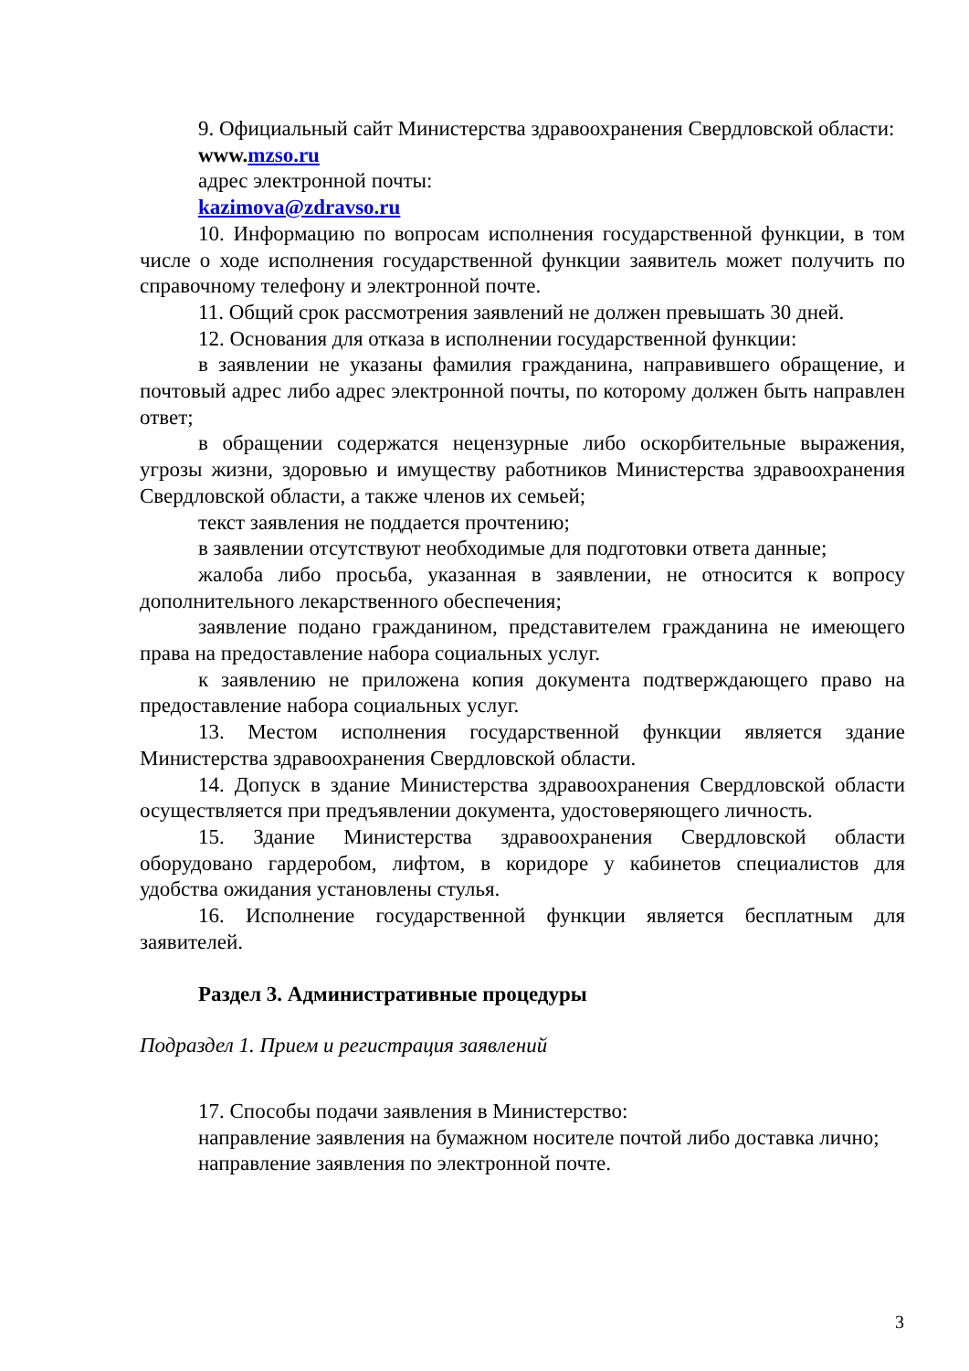9. Официальный сайт Министерства здравоохранения Свердловской области:
www. mzso.ru
адрес электронной почты:
kazimova@zdravso.ru
10. Информацию по вопросам исполнения государственной функции, в том числе о ходе исполнения государственной функции заявитель может получить по справочному телефону и электронной почте.
11. Общий срок рассмотрения заявлений не должен превышать 30 дней.
12. Основания для отказа в исполнении государственной функции:
в заявлении не указаны фамилия гражданина, направившего обращение, и почтовый адрес либо адрес электронной почты, по которому должен быть направлен ответ;
в обращении содержатся нецензурные либо оскорбительные выражения, угрозы жизни, здоровью и имуществу работников Министерства здравоохранения Свердловской области, а также членов их семьей;
текст заявления не поддается прочтению;
в заявлении отсутствуют необходимые для подготовки ответа данные;
жалоба либо просьба, указанная в заявлении, не относится к вопросу дополнительного лекарственного обеспечения;
заявление подано гражданином, представителем гражданина не имеющего права на предоставление набора социальных услуг.
к заявлению не приложена копия документа подтверждающего право на предоставление набора социальных услуг.
13. Местом исполнения государственной функции является здание Министерства здравоохранения Свердловской области.
14. Допуск в здание Министерства здравоохранения Свердловской области осуществляется при предъявлении документа, удостоверяющего личность.
15. Здание Министерства здравоохранения Свердловской области оборудовано гардеробом, лифтом, в коридоре у кабинетов специалистов для удобства ожидания установлены стулья.
16. Исполнение государственной функции является бесплатным для заявителей.
Раздел 3. Административные процедуры
Подраздел 1. Прием и регистрация заявлений
17. Способы подачи заявления в Министерство:
направление заявления на бумажном носителе почтой либо доставка лично;
направление заявления по электронной почте.
3